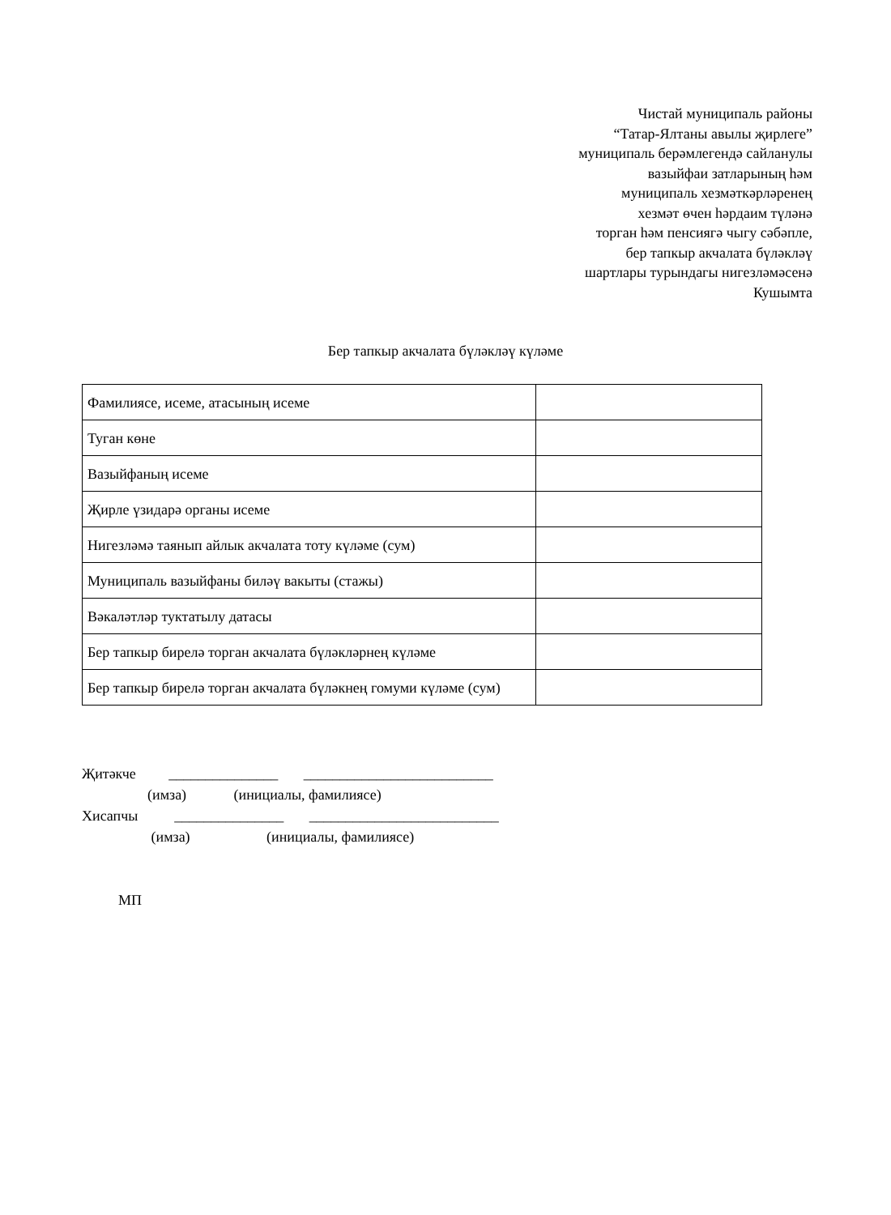Чистай муниципаль районы
“Татар-Ялтаны авылы җирлеге”
муниципаль берәмлегендә сайланулы
вазыйфаи затларының һәм
муниципаль хезмәткәрләренең
хезмәт өчен һәрдаим түләнә
торган һәм пенсиягә чыгу сәбәпле,
бер тапкыр акчалата бүләкләү
шартлары турындагы нигезләмәсенә
Кушымта
Бер тапкыр акчалата бүләкләү күләме
| Фамилиясе, исеме, атасының исеме | |
| Туган көне | |
| Вазыйфаның исеме | |
| Җирле үзидарә органы исеме | |
| Нигезләмә таянып айлык акчалата тоту күләме (сум) | |
| Муниципаль вазыйфаны биләү вакыты (стажы) | |
| Вәкаләтләр туктатылу датасы | |
| Бер тапкыр бирелә торган акчалата бүләкләрнең күләме | |
| Бер тапкыр бирелә торган акчалата бүләкнең гомуми күләме (сум) | |
Җитәкче _______________ __________________________ (имза) (инициалы, фамилиясе) Хисапчы _______________ __________________________ (имза) (инициалы, фамилиясе) МП